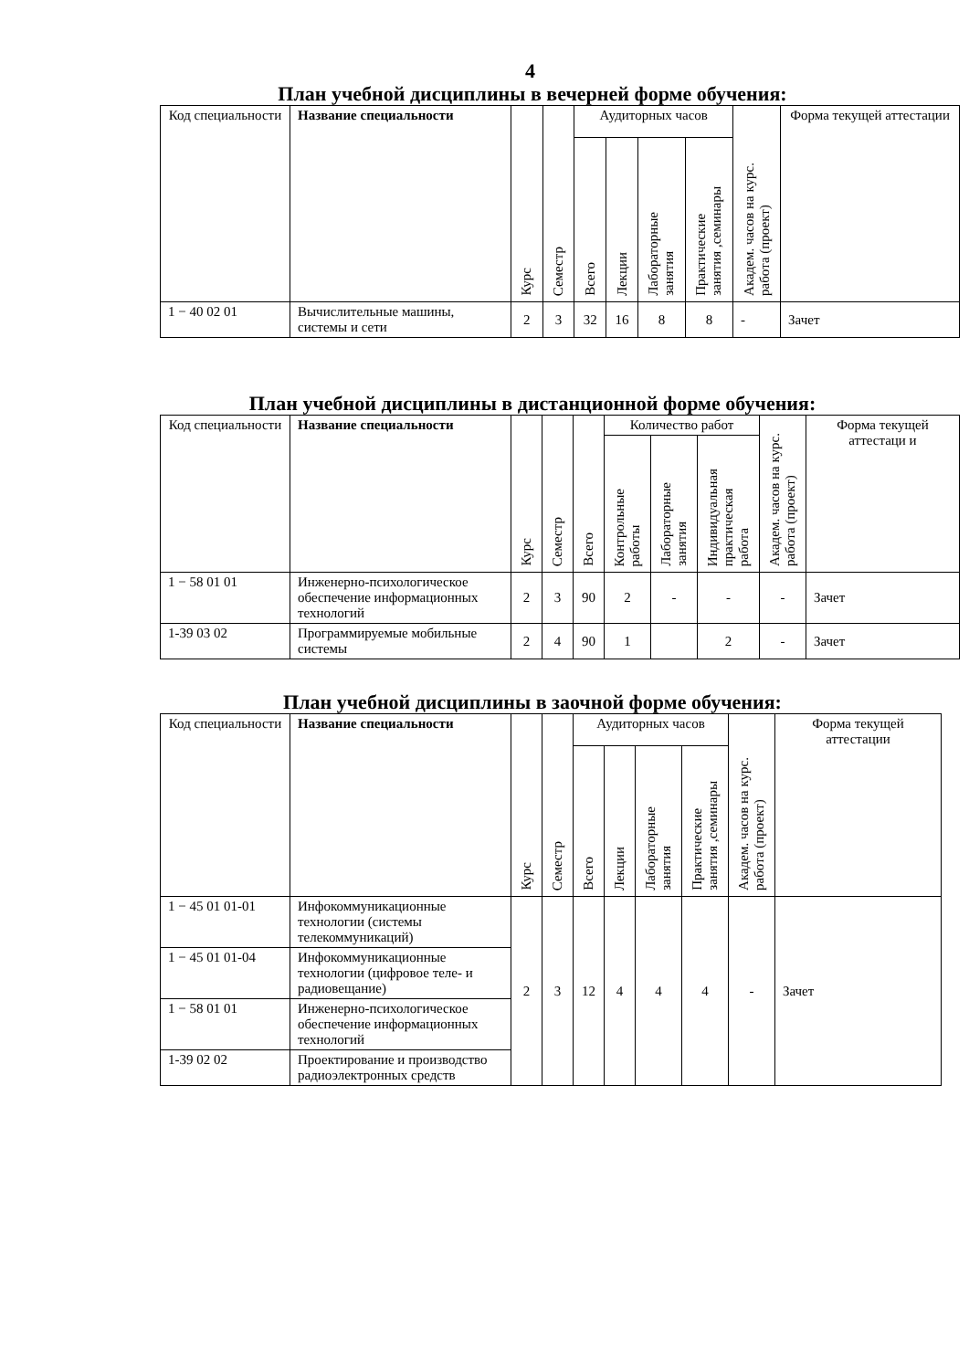4
План учебной дисциплины в вечерней форме обучения:
| Код специальности | Название специальности | Курс | Семестр | Аудиторных часов | | | | Академ. часов на курс. работа (проект) | Форма текущей аттестации |
| --- | --- | --- | --- | --- | --- | --- | --- | --- | --- |
| | | | | Всего | Лекции | Лабораторные занятия | Практические занятия ,семинары | | |
| 1 − 40 02 01 | Вычислительные машины, системы и сети | 2 | 3 | 32 | 16 | 8 | 8 | - | Зачет |
План учебной дисциплины в дистанционной форме обучения:
| Код специальности | Название специальности | Курс | Семестр | Всего | Количество работ | | | Академ. часов на курс. работа (проект) | Форма текущей аттестаци и |
| --- | --- | --- | --- | --- | --- | --- | --- | --- | --- |
| | | | | | Контрольные работы | Лабораторные занятия | Индивидуальная практическая работа | | |
| 1 − 58 01 01 | Инженерно-психологическое обеспечение информационных технологий | 2 | 3 | 90 | 2 | - | - | - | Зачет |
| 1-39 03 02 | Программируемые мобильные системы | 2 | 4 | 90 | 1 | | 2 | - | Зачет |
План учебной дисциплины в заочной форме обучения:
| Код специальности | Название специальности | Курс | Семестр | Аудиторных часов | | | | Академ. часов на курс. работа (проект) | Форма текущей аттестации |
| --- | --- | --- | --- | --- | --- | --- | --- | --- | --- |
| | | | | Всего | Лекции | Лабораторные занятия | Практические занятия ,семинары | | |
| 1 − 45 01 01-01 | Инфокоммуникационные технологии (системы телекоммуникаций) | 2 | 3 | 12 | 4 | 4 | 4 | - | Зачет |
| 1 − 45 01 01-04 | Инфокоммуникационные технологии (цифровое теле- и радиовещание) | | | | | | | | |
| 1 − 58 01 01 | Инженерно-психологическое обеспечение информационных технологий | | | | | | | | |
| 1-39 02 02 | Проектирование и производство радиоэлектронных средств | | | | | | | | |